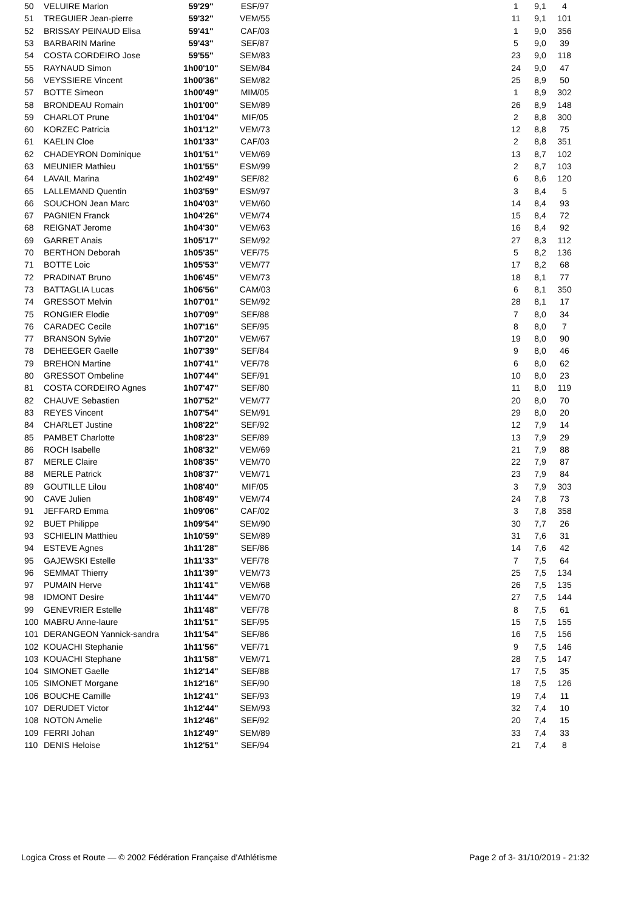| 50 | VELUIRE Marion | 59'29" | ESF/97 | | 1 | 9,1 | 4 |
| 51 | TREGUIER Jean-pierre | 59'32" | VEM/55 | | 11 | 9,1 | 101 |
| 52 | BRISSAY PEINAUD Elisa | 59'41" | CAF/03 | | 1 | 9,0 | 356 |
| 53 | BARBARIN Marine | 59'43" | SEF/87 | | 5 | 9,0 | 39 |
| 54 | COSTA CORDEIRO Jose | 59'55" | SEM/83 | | 23 | 9,0 | 118 |
| 55 | RAYNAUD Simon | 1h00'10" | SEM/84 | | 24 | 9,0 | 47 |
| 56 | VEYSSIERE Vincent | 1h00'36" | SEM/82 | | 25 | 8,9 | 50 |
| 57 | BOTTE Simeon | 1h00'49" | MIM/05 | | 1 | 8,9 | 302 |
| 58 | BRONDEAU Romain | 1h01'00" | SEM/89 | | 26 | 8,9 | 148 |
| 59 | CHARLOT Prune | 1h01'04" | MIF/05 | | 2 | 8,8 | 300 |
| 60 | KORZEC Patricia | 1h01'12" | VEM/73 | | 12 | 8,8 | 75 |
| 61 | KAELIN Cloe | 1h01'33" | CAF/03 | | 2 | 8,8 | 351 |
| 62 | CHADEYRON Dominique | 1h01'51" | VEM/69 | | 13 | 8,7 | 102 |
| 63 | MEUNIER Mathieu | 1h01'55" | ESM/99 | | 2 | 8,7 | 103 |
| 64 | LAVAIL Marina | 1h02'49" | SEF/82 | | 6 | 8,6 | 120 |
| 65 | LALLEMAND Quentin | 1h03'59" | ESM/97 | | 3 | 8,4 | 5 |
| 66 | SOUCHON Jean Marc | 1h04'03" | VEM/60 | | 14 | 8,4 | 93 |
| 67 | PAGNIEN Franck | 1h04'26" | VEM/74 | | 15 | 8,4 | 72 |
| 68 | REIGNAT Jerome | 1h04'30" | VEM/63 | | 16 | 8,4 | 92 |
| 69 | GARRET Anais | 1h05'17" | SEM/92 | | 27 | 8,3 | 112 |
| 70 | BERTHON Deborah | 1h05'35" | VEF/75 | | 5 | 8,2 | 136 |
| 71 | BOTTE Loic | 1h05'53" | VEM/77 | | 17 | 8,2 | 68 |
| 72 | PRADINAT Bruno | 1h06'45" | VEM/73 | | 18 | 8,1 | 77 |
| 73 | BATTAGLIA Lucas | 1h06'56" | CAM/03 | | 6 | 8,1 | 350 |
| 74 | GRESSOT Melvin | 1h07'01" | SEM/92 | | 28 | 8,1 | 17 |
| 75 | RONGIER Elodie | 1h07'09" | SEF/88 | | 7 | 8,0 | 34 |
| 76 | CARADEC Cecile | 1h07'16" | SEF/95 | | 8 | 8,0 | 7 |
| 77 | BRANSON Sylvie | 1h07'20" | VEM/67 | | 19 | 8,0 | 90 |
| 78 | DEHEEGER Gaelle | 1h07'39" | SEF/84 | | 9 | 8,0 | 46 |
| 79 | BREHON Martine | 1h07'41" | VEF/78 | | 6 | 8,0 | 62 |
| 80 | GRESSOT Ombeline | 1h07'44" | SEF/91 | | 10 | 8,0 | 23 |
| 81 | COSTA CORDEIRO Agnes | 1h07'47" | SEF/80 | | 11 | 8,0 | 119 |
| 82 | CHAUVE Sebastien | 1h07'52" | VEM/77 | | 20 | 8,0 | 70 |
| 83 | REYES Vincent | 1h07'54" | SEM/91 | | 29 | 8,0 | 20 |
| 84 | CHARLET Justine | 1h08'22" | SEF/92 | | 12 | 7,9 | 14 |
| 85 | PAMBET Charlotte | 1h08'23" | SEF/89 | | 13 | 7,9 | 29 |
| 86 | ROCH Isabelle | 1h08'32" | VEM/69 | | 21 | 7,9 | 88 |
| 87 | MERLE Claire | 1h08'35" | VEM/70 | | 22 | 7,9 | 87 |
| 88 | MERLE Patrick | 1h08'37" | VEM/71 | | 23 | 7,9 | 84 |
| 89 | GOUTILLE Lilou | 1h08'40" | MIF/05 | | 3 | 7,9 | 303 |
| 90 | CAVE Julien | 1h08'49" | VEM/74 | | 24 | 7,8 | 73 |
| 91 | JEFFARD Emma | 1h09'06" | CAF/02 | | 3 | 7,8 | 358 |
| 92 | BUET Philippe | 1h09'54" | SEM/90 | | 30 | 7,7 | 26 |
| 93 | SCHIELIN Matthieu | 1h10'59" | SEM/89 | | 31 | 7,6 | 31 |
| 94 | ESTEVE Agnes | 1h11'28" | SEF/86 | | 14 | 7,6 | 42 |
| 95 | GAJEWSKI Estelle | 1h11'33" | VEF/78 | | 7 | 7,5 | 64 |
| 96 | SEMMAT Thierry | 1h11'39" | VEM/73 | | 25 | 7,5 | 134 |
| 97 | PUMAIN Herve | 1h11'41" | VEM/68 | | 26 | 7,5 | 135 |
| 98 | IDMONT Desire | 1h11'44" | VEM/70 | | 27 | 7,5 | 144 |
| 99 | GENEVRIER Estelle | 1h11'48" | VEF/78 | | 8 | 7,5 | 61 |
| 100 | MABRU Anne-laure | 1h11'51" | SEF/95 | | 15 | 7,5 | 155 |
| 101 | DERANGEON Yannick-sandra | 1h11'54" | SEF/86 | | 16 | 7,5 | 156 |
| 102 | KOUACHI Stephanie | 1h11'56" | VEF/71 | | 9 | 7,5 | 146 |
| 103 | KOUACHI Stephane | 1h11'58" | VEM/71 | | 28 | 7,5 | 147 |
| 104 | SIMONET Gaelle | 1h12'14" | SEF/88 | | 17 | 7,5 | 35 |
| 105 | SIMONET Morgane | 1h12'16" | SEF/90 | | 18 | 7,5 | 126 |
| 106 | BOUCHE Camille | 1h12'41" | SEF/93 | | 19 | 7,4 | 11 |
| 107 | DERUDET Victor | 1h12'44" | SEM/93 | | 32 | 7,4 | 10 |
| 108 | NOTON Amelie | 1h12'46" | SEF/92 | | 20 | 7,4 | 15 |
| 109 | FERRI Johan | 1h12'49" | SEM/89 | | 33 | 7,4 | 33 |
| 110 | DENIS Heloise | 1h12'51" | SEF/94 | | 21 | 7,4 | 8 |
Logica Cross et Route — © 2002 Fédération Française d'Athlétisme Page 2 of 3- 31/10/2019 - 21:32